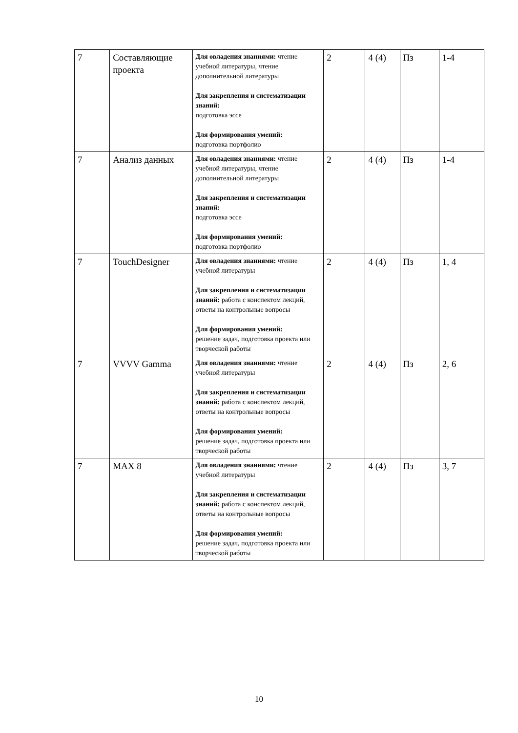| 7 | Составляющие проекта | Для овладения знаниями: чтение учебной литературы, чтение дополнительной литературы Для закрепления и систематизации знаний: подготовка эссе Для формирования умений: подготовка портфолио | 2 | 4 (4) | Пз | 1-4 |
| 7 | Анализ данных | Для овладения знаниями: чтение учебной литературы, чтение дополнительной литературы Для закрепления и систематизации знаний: подготовка эссе Для формирования умений: подготовка портфолио | 2 | 4 (4) | Пз | 1-4 |
| 7 | TouchDesigner | Для овладения знаниями: чтение учебной литературы Для закрепления и систематизации знаний: работа с конспектом лекций, ответы на контрольные вопросы Для формирования умений: решение задач, подготовка проекта или творческой работы | 2 | 4 (4) | Пз | 1, 4 |
| 7 | VVVV Gamma | Для овладения знаниями: чтение учебной литературы Для закрепления и систематизации знаний: работа с конспектом лекций, ответы на контрольные вопросы Для формирования умений: решение задач, подготовка проекта или творческой работы | 2 | 4 (4) | Пз | 2, 6 |
| 7 | MAX 8 | Для овладения знаниями: чтение учебной литературы Для закрепления и систематизации знаний: работа с конспектом лекций, ответы на контрольные вопросы Для формирования умений: решение задач, подготовка проекта или творческой работы | 2 | 4 (4) | Пз | 3, 7 |
10